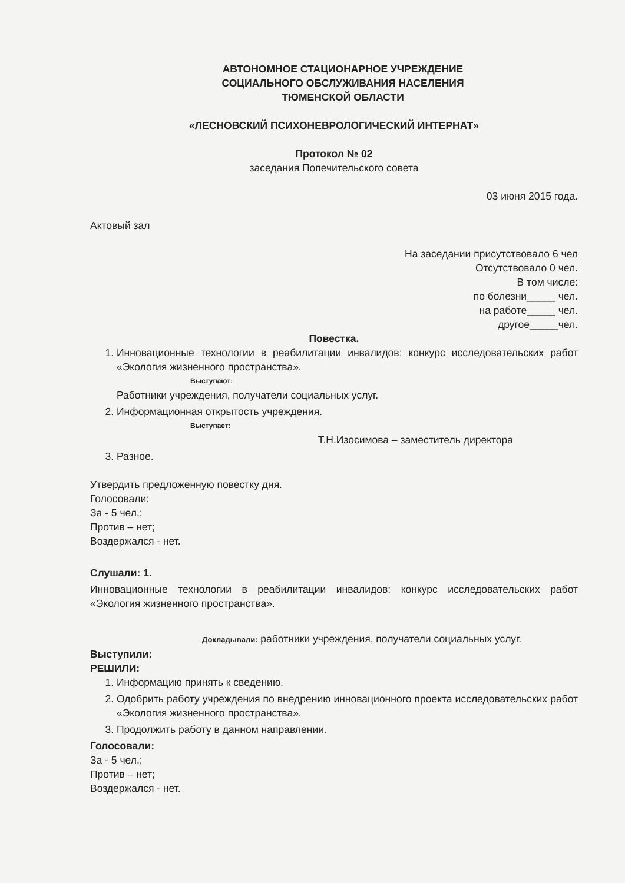АВТОНОМНОЕ СТАЦИОНАРНОЕ УЧРЕЖДЕНИЕ
СОЦИАЛЬНОГО ОБСЛУЖИВАНИЯ НАСЕЛЕНИЯ
ТЮМЕНСКОЙ ОБЛАСТИ
«ЛЕСНОВСКИЙ ПСИХОНЕВРОЛОГИЧЕСКИЙ ИНТЕРНАТ»
Протокол № 02
заседания Попечительского совета
03 июня 2015 года.
Актовый зал
На заседании присутствовало 6 чел
Отсутствовало 0 чел.
В том числе:
по болезни_____ чел.
на работе_____ чел.
другое_____чел.
Повестка.
1. Инновационные технологии в реабилитации инвалидов: конкурс исследовательских работ «Экология жизненного пространства».
Выступают:
Работники учреждения, получатели социальных услуг.
2. Информационная открытость учреждения.
Выступает:
Т.Н.Изосимова – заместитель директора
3. Разное.
Утвердить предложенную повестку дня.
Голосовали:
За - 5 чел.;
Против – нет;
Воздержался - нет.
Слушали: 1.
Инновационные технологии в реабилитации инвалидов: конкурс исследовательских работ «Экология жизненного пространства».
Докладывали: работники учреждения, получатели социальных услуг.
Выступили:
РЕШИЛИ:
1. Информацию принять к сведению.
2. Одобрить работу учреждения по внедрению инновационного проекта исследовательских работ «Экология жизненного пространства».
3. Продолжить работу в данном направлении.
Голосовали:
За - 5 чел.;
Против – нет;
Воздержался - нет.